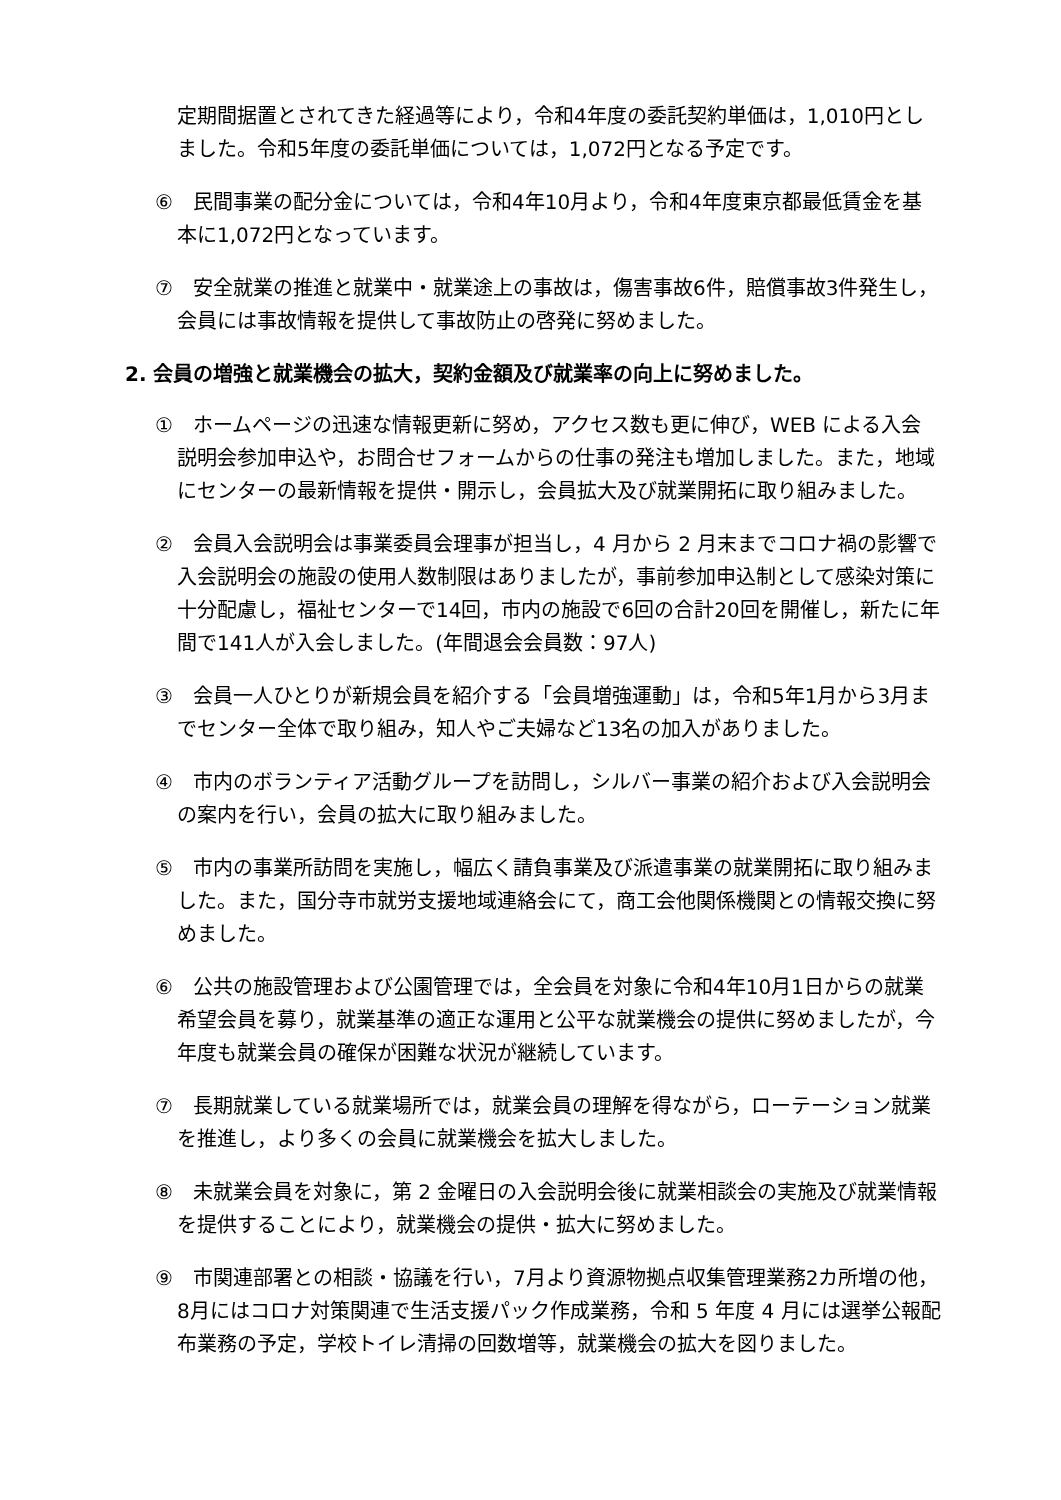定期間据置とされてきた経過等により，令和4年度の委託契約単価は，1,010円としました。令和5年度の委託単価については，1,072円となる予定です。
⑥　民間事業の配分金については，令和4年10月より，令和4年度東京都最低賃金を基本に1,072円となっています。
⑦　安全就業の推進と就業中・就業途上の事故は，傷害事故6件，賠償事故3件発生し，会員には事故情報を提供して事故防止の啓発に努めました。
2. 会員の増強と就業機会の拡大，契約金額及び就業率の向上に努めました。
①　ホームページの迅速な情報更新に努め，アクセス数も更に伸び，WEB による入会説明会参加申込や，お問合せフォームからの仕事の発注も増加しました。また，地域にセンターの最新情報を提供・開示し，会員拡大及び就業開拓に取り組みました。
②　会員入会説明会は事業委員会理事が担当し，4 月から 2 月末までコロナ禍の影響で入会説明会の施設の使用人数制限はありましたが，事前参加申込制として感染対策に十分配慮し，福祉センターで14回，市内の施設で6回の合計20回を開催し，新たに年間で141人が入会しました。(年間退会会員数：97人)
③　会員一人ひとりが新規会員を紹介する「会員増強運動」は，令和5年1月から3月までセンター全体で取り組み，知人やご夫婦など13名の加入がありました。
④　市内のボランティア活動グループを訪問し，シルバー事業の紹介および入会説明会の案内を行い，会員の拡大に取り組みました。
⑤　市内の事業所訪問を実施し，幅広く請負事業及び派遣事業の就業開拓に取り組みました。また，国分寺市就労支援地域連絡会にて，商工会他関係機関との情報交換に努めました。
⑥　公共の施設管理および公園管理では，全会員を対象に令和4年10月1日からの就業希望会員を募り，就業基準の適正な運用と公平な就業機会の提供に努めましたが，今年度も就業会員の確保が困難な状況が継続しています。
⑦　長期就業している就業場所では，就業会員の理解を得ながら，ローテーション就業を推進し，より多くの会員に就業機会を拡大しました。
⑧　未就業会員を対象に，第 2 金曜日の入会説明会後に就業相談会の実施及び就業情報を提供することにより，就業機会の提供・拡大に努めました。
⑨　市関連部署との相談・協議を行い，7月より資源物拠点収集管理業務2カ所増の他，8月にはコロナ対策関連で生活支援パック作成業務，令和 5 年度 4 月には選挙公報配布業務の予定，学校トイレ清掃の回数増等，就業機会の拡大を図りました。